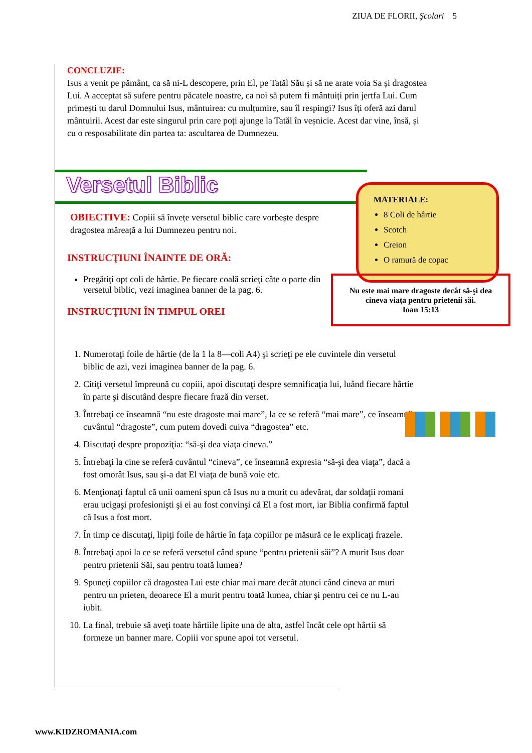ZIUA DE FLORII, Şcolari 5
CONCLUZIE:
Isus a venit pe pământ, ca să ni-L descopere, prin El, pe Tatăl Său și să ne arate voia Sa și dragostea Lui. A acceptat să sufere pentru păcatele noastre, ca noi să putem fi mântuiți prin jertfa Lui. Cum primești tu darul Domnului Isus, mântuirea: cu mulțumire, sau îl respingi? Isus îți oferă azi darul mântuirii. Acest dar este singurul prin care poți ajunge la Tatăl în veșnicie. Acest dar vine, însă, și cu o resposabilitate din partea ta: ascultarea de Dumnezeu.
Versetul Biblic
OBIECTIVE: Copiii să învețe versetul biblic care vorbește despre dragostea măreață a lui Dumnezeu pentru noi.
INSTRUCŢIUNI ÎNAINTE DE ORĂ:
Pregătiţi opt coli de hârtie. Pe fiecare coală scrieţi câte o parte din versetul biblic, vezi imaginea banner de la pag. 6.
INSTRUCŢIUNI ÎN TIMPUL OREI
1. Numerotaţi foile de hârtie (de la 1 la 8—coli A4) şi scrieţi pe ele cuvintele din versetul biblic de azi, vezi imaginea banner de la pag. 6.
2. Citiţi versetul împreună cu copiii, apoi discutaţi despre semnificaţia lui, luând fiecare hârtie în parte şi discutând despre fiecare frază din verset.
3. Întrebaţi ce înseamnă “nu este dragoste mai mare”, la ce se referă “mai mare”, ce înseamnă cuvântul “dragoste”, cum putem dovedi cuiva “dragostea” etc.
4. Discutaţi despre propoziţia: “să-şi dea viaţa cineva.”
5. Întrebaţi la cine se referă cuvântul “cineva”, ce înseamnă expresia “să-şi dea viaţa”, dacă a fost omorât Isus, sau şi-a dat El viaţa de bună voie etc.
6. Menţionaţi faptul că unii oameni spun că Isus nu a murit cu adevărat, dar soldaţii romani erau ucigaşi profesionişti şi ei au fost convinşi că El a fost mort, iar Biblia confirmă faptul că Isus a fost mort.
7. În timp ce discutaţi, lipiţi foile de hârtie în faţa copiilor pe măsură ce le explicaţi frazele.
8. Întrebaţi apoi la ce se referă versetul când spune “pentru prietenii săi”? A murit Isus doar pentru prietenii Săi, sau pentru toată lumea?
9. Spuneţi copiilor că dragostea Lui este chiar mai mare decât atunci când cineva ar muri pentru un prieten, deoarece El a murit pentru toată lumea, chiar şi pentru cei ce nu L-au iubit.
10. La final, trebuie să aveţi toate hârtiile lipite una de alta, astfel încât cele opt hârtii să formeze un banner mare. Copiii vor spune apoi tot versetul.
MATERIALE:
8 Coli de hârtie
Scotch
Creion
O ramură de copac
Nu este mai mare dragoste decât să-şi dea cineva viaţa pentru prietenii săi.
Ioan 15:13
www.KIDZROMANIA.com